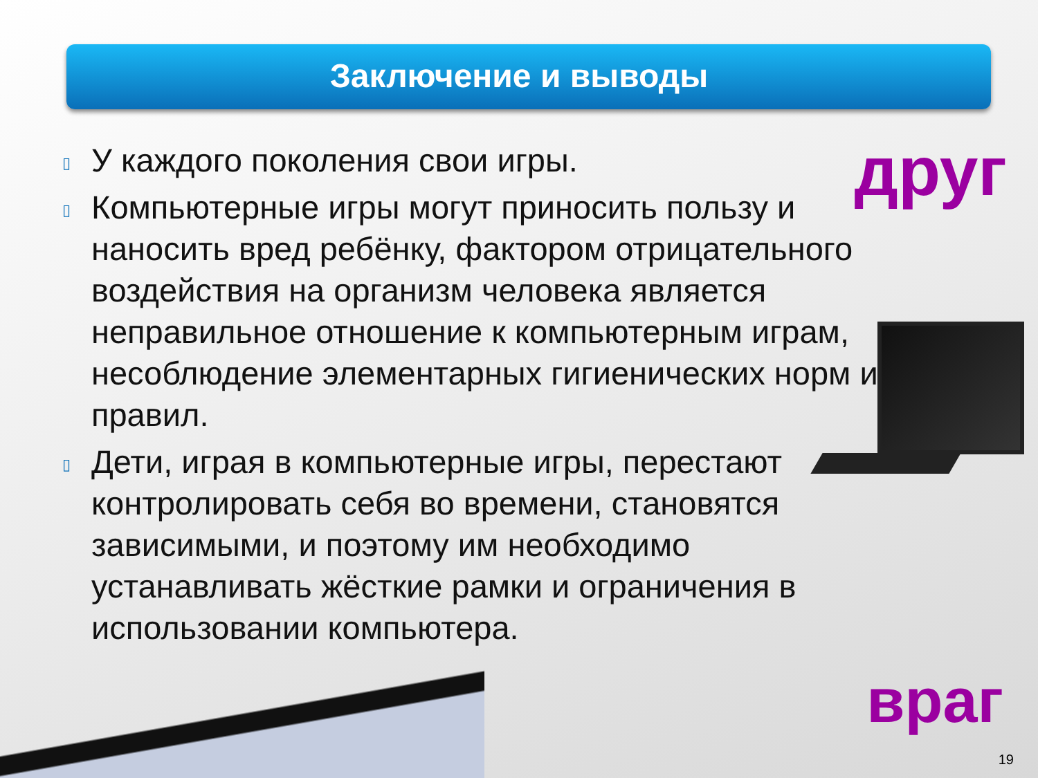Заключение и выводы
▯ У каждого поколения свои игры.
▯ Компьютерные игры могут приносить пользу и наносить вред ребёнку, фактором отрицательного воздействия на организм человека является неправильное отношение к компьютерным играм, несоблюдение элементарных гигиенических норм и правил.
▯ Дети, играя в компьютерные игры, перестают контролировать себя во времени, становятся зависимыми, и поэтому им необходимо устанавливать жёсткие рамки и ограничения в использовании компьютера.
друг
враг
19